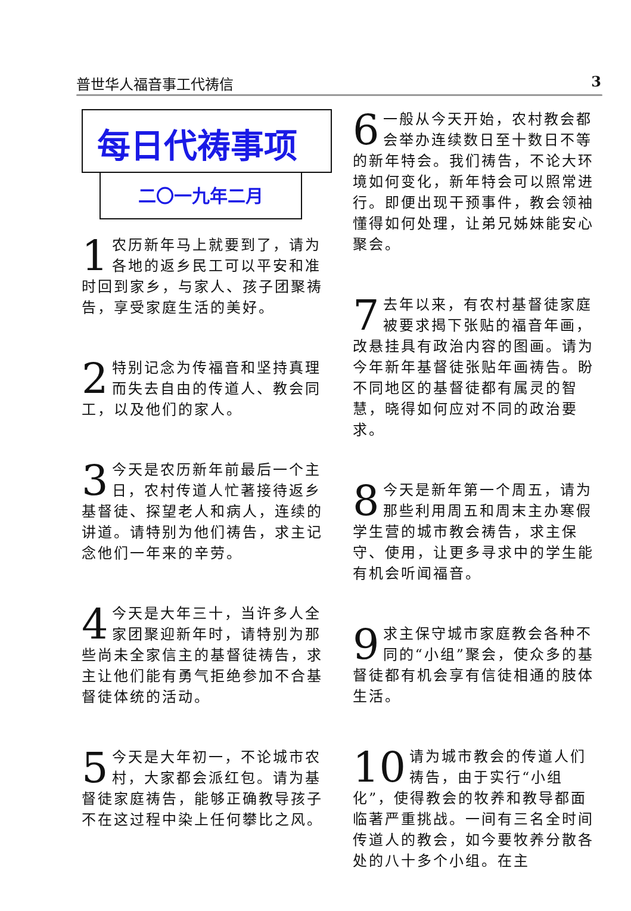普世华人福音事工代祷信 3
每日代祷事项
二〇一九年二月
1 农历新年马上就要到了，请为各地的返乡民工可以平安和准时回到家乡，与家人、孩子团聚祷告，享受家庭生活的美好。
2 特别记念为传福音和坚持真理而失去自由的传道人、教会同工，以及他们的家人。
3 今天是农历新年前最后一个主日，农村传道人忙著接待返乡基督徒、探望老人和病人，连续的讲道。请特别为他们祷告，求主记念他们一年来的辛劳。
4 今天是大年三十，当许多人全家团聚迎新年时，请特别为那些尚未全家信主的基督徒祷告，求主让他们能有勇气拒绝参加不合基督徒体统的活动。
5 今天是大年初一，不论城市农村，大家都会派红包。请为基督徒家庭祷告，能够正确教导孩子不在这过程中染上任何攀比之风。
6 一般从今天开始，农村教会都会举办连续数日至十数日不等的新年特会。我们祷告，不论大环境如何变化，新年特会可以照常进行。即便出现干预事件，教会领袖懂得如何处理，让弟兄姊妹能安心聚会。
7 去年以来，有农村基督徒家庭被要求揭下张贴的福音年画，改悬挂具有政治内容的图画。请为今年新年基督徒张贴年画祷告。盼不同地区的基督徒都有属灵的智慧，晓得如何应对不同的政治要求。
8 今天是新年第一个周五，请为那些利用周五和周末主办寒假学生营的城市教会祷告，求主保守、使用，让更多寻求中的学生能有机会听闻福音。
9 求主保守城市家庭教会各种不同的“小组”聚会，使众多的基督徒都有机会享有信徒相通的肢体生活。
10 请为城市教会的传道人们祷告，由于实行“小组化”，使得教会的牧养和教导都面临著严重挑战。一间有三名全时间传道人的教会，如今要牧养分散各处的八十多个小组。在主